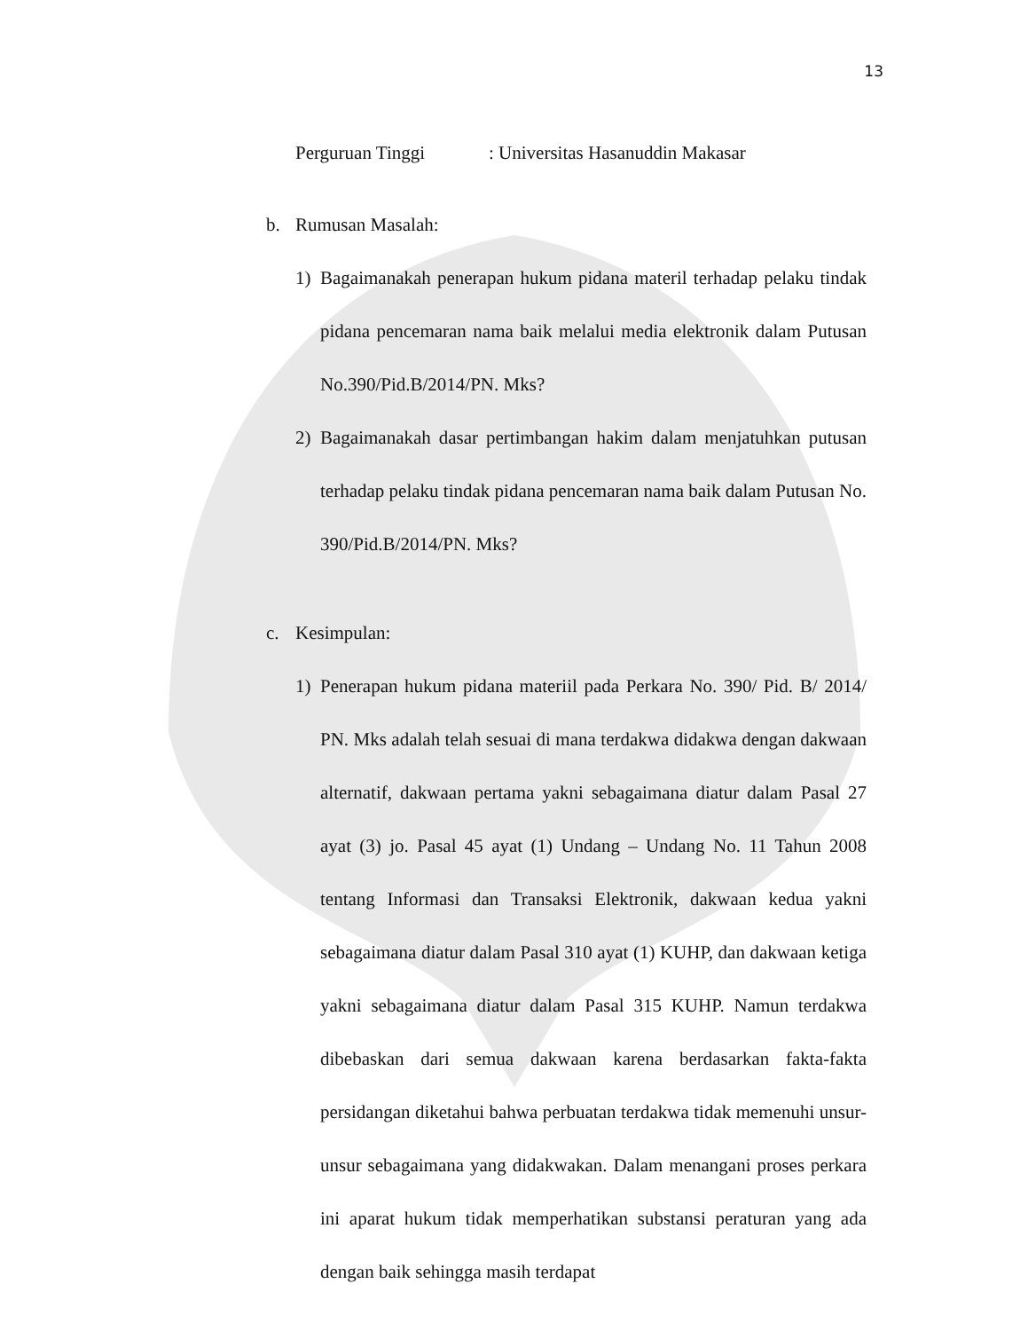13
Perguruan Tinggi: Universitas Hasanuddin Makasar
b. Rumusan Masalah:
1) Bagaimanakah penerapan hukum pidana materil terhadap pelaku tindak pidana pencemaran nama baik melalui media elektronik dalam Putusan No.390/Pid.B/2014/PN. Mks?
2) Bagaimanakah dasar pertimbangan hakim dalam menjatuhkan putusan terhadap pelaku tindak pidana pencemaran nama baik dalam Putusan No. 390/Pid.B/2014/PN. Mks?
c. Kesimpulan:
1) Penerapan hukum pidana materiil pada Perkara No. 390/ Pid. B/ 2014/ PN. Mks adalah telah sesuai di mana terdakwa didakwa dengan dakwaan alternatif, dakwaan pertama yakni sebagaimana diatur dalam Pasal 27 ayat (3) jo. Pasal 45 ayat (1) Undang – Undang No. 11 Tahun 2008 tentang Informasi dan Transaksi Elektronik, dakwaan kedua yakni sebagaimana diatur dalam Pasal 310 ayat (1) KUHP, dan dakwaan ketiga yakni sebagaimana diatur dalam Pasal 315 KUHP. Namun terdakwa dibebaskan dari semua dakwaan karena berdasarkan fakta-fakta persidangan diketahui bahwa perbuatan terdakwa tidak memenuhi unsur-unsur sebagaimana yang didakwakan. Dalam menangani proses perkara ini aparat hukum tidak memperhatikan substansi peraturan yang ada dengan baik sehingga masih terdapat